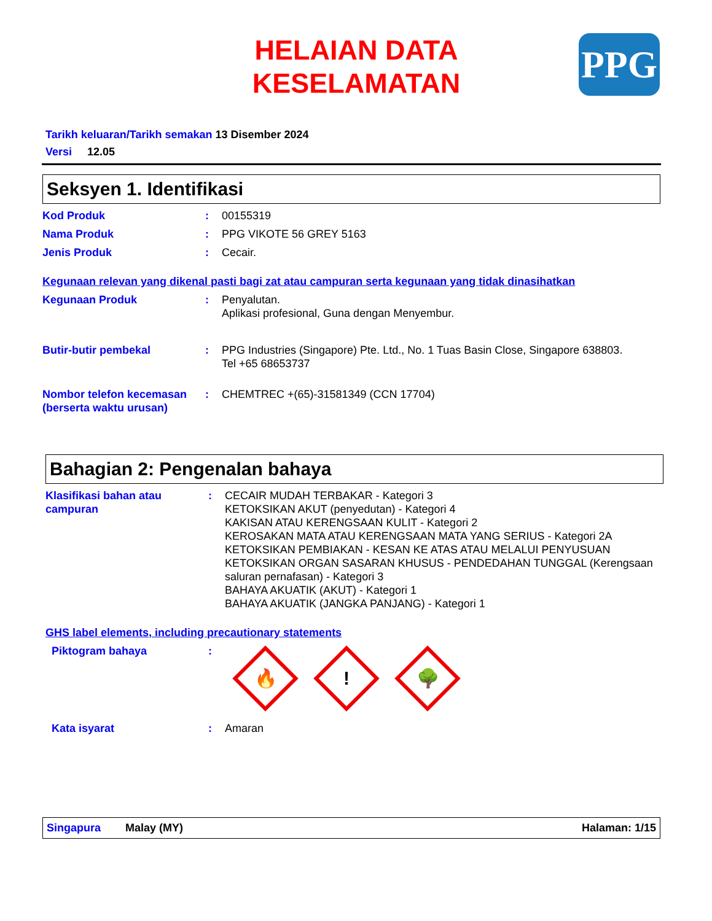HELAIAN DATA KESELAMATAN
PPG
Tarikh keluaran/Tarikh semakan 13 Disember 2024
Versi 12.05
Seksyen 1. Identifikasi
Kod Produk : 00155319
Nama Produk : PPG VIKOTE 56 GREY 5163
Jenis Produk : Cecair.
Kegunaan relevan yang dikenal pasti bagi zat atau campuran serta kegunaan yang tidak dinasihatkan
Kegunaan Produk : Penyalutan.
Aplikasi profesional, Guna dengan Menyembur.
Butir-butir pembekal : PPG Industries (Singapore) Pte. Ltd., No. 1 Tuas Basin Close, Singapore 638803.
Tel +65 68653737
Nombor telefon kecemasan (berserta waktu urusan)
: CHEMTREC +(65)-31581349 (CCN 17704)
Bahagian 2: Pengenalan bahaya
Klasifikasi bahan atau campuran
: CECAIR MUDAH TERBAKAR - Kategori 3
KETOKSIKAN AKUT (penyedutan) - Kategori 4
KAKISAN ATAU KERENGSAAN KULIT - Kategori 2
KEROSAKAN MATA ATAU KERENGSAAN MATA YANG SERIUS - Kategori 2A
KETOKSIKAN PEMBIAKAN - KESAN KE ATAS ATAU MELALUI PENYUSUAN
KETOKSIKAN ORGAN SASARAN KHUSUS - PENDEDAHAN TUNGGAL (Kerengsaan saluran pernafasan) - Kategori 3
BAHAYA AKUATIK (AKUT) - Kategori 1
BAHAYA AKUATIK (JANGKA PANJANG) - Kategori 1
GHS label elements, including precautionary statements
Piktogram bahaya :
🔥
!
🌳
Kata isyarat : Amaran
Singapura Malay (MY) Halaman: 1/15